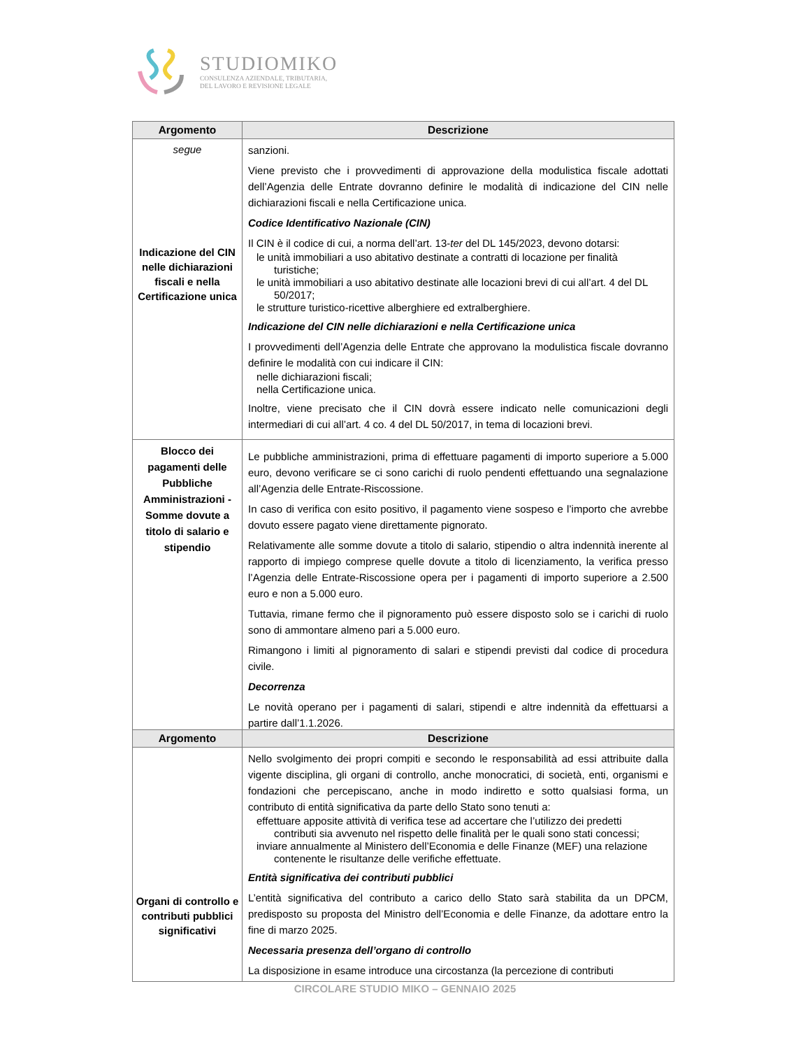STUDIOMIKO
CONSULENZA AZIENDALE, TRIBUTARIA,
DEL LAVORO E REVISIONE LEGALE
| Argomento | Descrizione |
| --- | --- |
| segue Indicazione del CIN nelle dichiarazioni fiscali e nella Certificazione unica | sanzioni. Viene previsto che i provvedimenti di approvazione della modulistica fiscale adottati dell’Agenzia delle Entrate dovranno definire le modalità di indicazione del CIN nelle dichiarazioni fiscali e nella Certificazione unica. Codice Identificativo Nazionale (CIN) Il CIN è il codice di cui, a norma dell’art. 13- ter del DL 145/2023, devono dotarsi: le unità immobiliari a uso abitativo destinate a contratti di locazione per finalità turistiche; le unità immobiliari a uso abitativo destinate alle locazioni brevi di cui all’art. 4 del DL 50/2017; le strutture turistico-ricettive alberghiere ed extralberghiere. Indicazione del CIN nelle dichiarazioni e nella Certificazione unica I provvedimenti dell’Agenzia delle Entrate che approvano la modulistica fiscale dovranno definire le modalità con cui indicare il CIN: nelle dichiarazioni fiscali; nella Certificazione unica. Inoltre, viene precisato che il CIN dovrà essere indicato nelle comunicazioni degli intermediari di cui all’art. 4 co. 4 del DL 50/2017, in tema di locazioni brevi. |
| Blocco dei pagamenti delle Pubbliche Amministrazioni - Somme dovute a titolo di salario e stipendio | Le pubbliche amministrazioni, prima di effettuare pagamenti di importo superiore a 5.000 euro, devono verificare se ci sono carichi di ruolo pendenti effettuando una segnalazione all’Agenzia delle Entrate-Riscossione. In caso di verifica con esito positivo, il pagamento viene sospeso e l’importo che avrebbe dovuto essere pagato viene direttamente pignorato. Relativamente alle somme dovute a titolo di salario, stipendio o altra indennità inerente al rapporto di impiego comprese quelle dovute a titolo di licenziamento, la verifica presso l’Agenzia delle Entrate-Riscossione opera per i pagamenti di importo superiore a 2.500 euro e non a 5.000 euro. Tuttavia, rimane fermo che il pignoramento può essere disposto solo se i carichi di ruolo sono di ammontare almeno pari a 5.000 euro. Rimangono i limiti al pignoramento di salari e stipendi previsti dal codice di procedura civile. Decorrenza Le novità operano per i pagamenti di salari, stipendi e altre indennità da effettuarsi a partire dall’1.1.2026. |
| Argomento | Descrizione |
| --- | --- |
| Organi di controllo e contributi pubblici significativi | Nello svolgimento dei propri compiti e secondo le responsabilità ad essi attribuite dalla vigente disciplina, gli organi di controllo, anche monocratici, di società, enti, organismi e fondazioni che percepiscano, anche in modo indiretto e sotto qualsiasi forma, un contributo di entità significativa da parte dello Stato sono tenuti a: effettuare apposite attività di verifica tese ad accertare che l’utilizzo dei predetti contributi sia avvenuto nel rispetto delle finalità per le quali sono stati concessi; inviare annualmente al Ministero dell’Economia e delle Finanze (MEF) una relazione contenente le risultanze delle verifiche effettuate. Entità significativa dei contributi pubblici L’entità significativa del contributo a carico dello Stato sarà stabilita da un DPCM, predisposto su proposta del Ministro dell’Economia e delle Finanze, da adottare entro la fine di marzo 2025. Necessaria presenza dell’organo di controllo La disposizione in esame introduce una circostanza (la percezione di contributi |
CIRCOLARE STUDIO MIKO – GENNAIO 2025